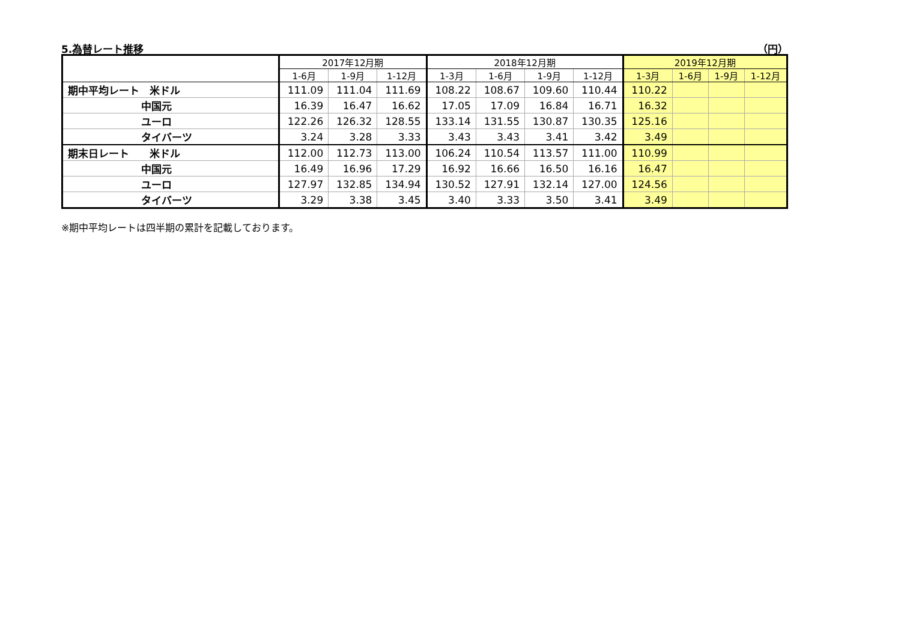5.為替レート推移 （円）
| | 2017年12月期 | | | 2018年12月期 | | | | 2019年12月期 | | | |
| --- | --- | --- | --- | --- | --- | --- | --- | --- | --- | --- | --- |
| | 1-6月 | 1-9月 | 1-12月 | 1-3月 | 1-6月 | 1-9月 | 1-12月 | 1-3月 | 1-6月 | 1-9月 | 1-12月 |
| 期中平均レート 米ドル | 111.09 | 111.04 | 111.69 | 108.22 | 108.67 | 109.60 | 110.44 | 110.22 | | | |
| 中国元 | 16.39 | 16.47 | 16.62 | 17.05 | 17.09 | 16.84 | 16.71 | 16.32 | | | |
| ユーロ | 122.26 | 126.32 | 128.55 | 133.14 | 131.55 | 130.87 | 130.35 | 125.16 | | | |
| タイバーツ | 3.24 | 3.28 | 3.33 | 3.43 | 3.43 | 3.41 | 3.42 | 3.49 | | | |
| 期末日レート 米ドル | 112.00 | 112.73 | 113.00 | 106.24 | 110.54 | 113.57 | 111.00 | 110.99 | | | |
| 中国元 | 16.49 | 16.96 | 17.29 | 16.92 | 16.66 | 16.50 | 16.16 | 16.47 | | | |
| ユーロ | 127.97 | 132.85 | 134.94 | 130.52 | 127.91 | 132.14 | 127.00 | 124.56 | | | |
| タイバーツ | 3.29 | 3.38 | 3.45 | 3.40 | 3.33 | 3.50 | 3.41 | 3.49 | | | |
※期中平均レートは四半期の累計を記載しております。